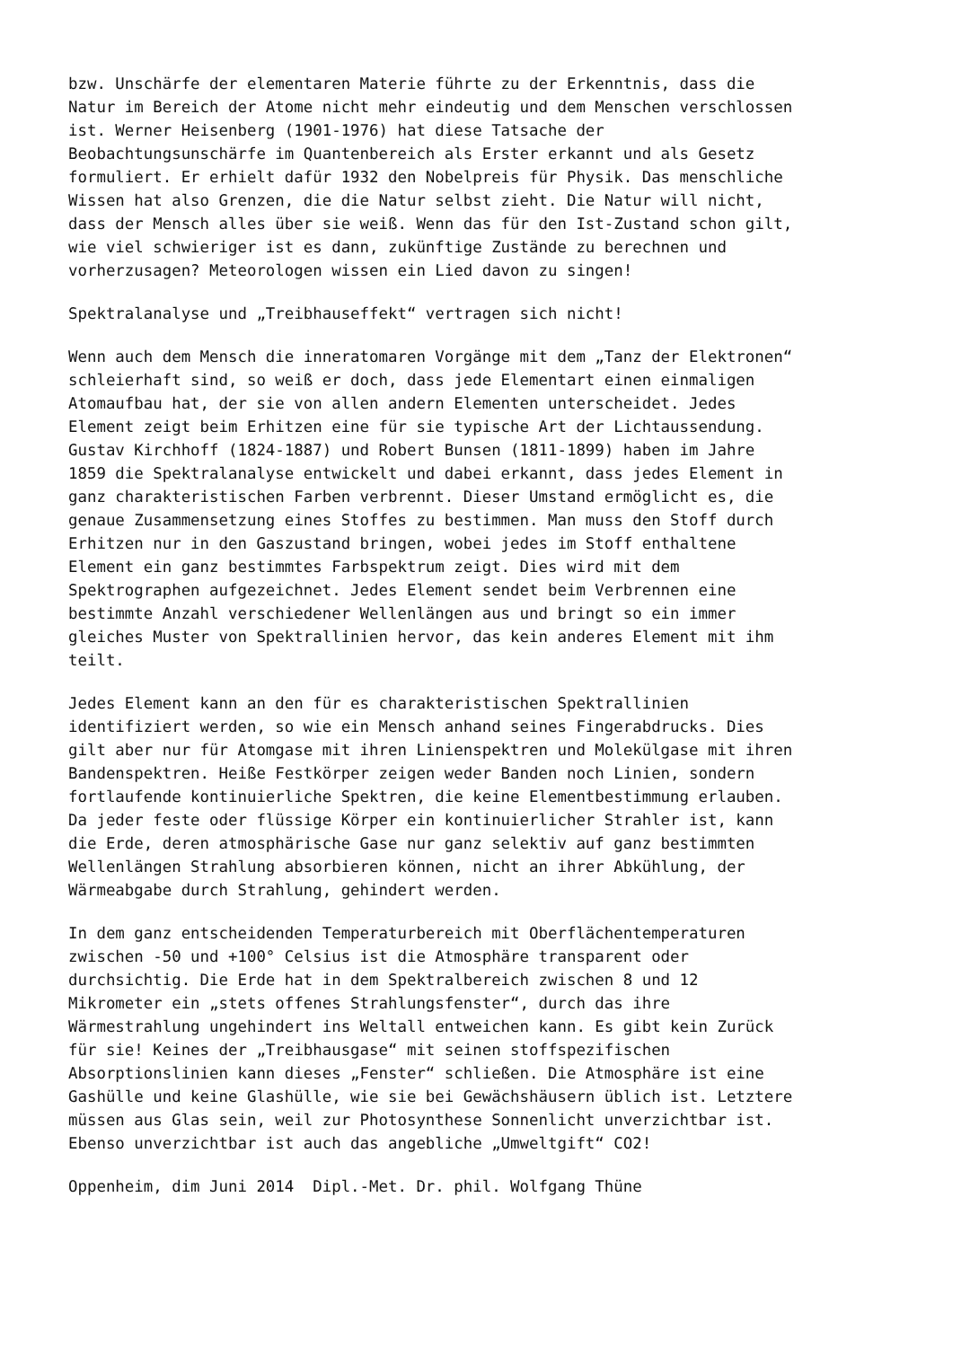bzw. Unschärfe der elementaren Materie führte zu der Erkenntnis, dass die Natur im Bereich der Atome nicht mehr eindeutig und dem Menschen verschlossen ist. Werner Heisenberg (1901-1976) hat diese Tatsache der Beobachtungsunschärfe im Quantenbereich als Erster erkannt und als Gesetz formuliert. Er erhielt dafür 1932 den Nobelpreis für Physik. Das menschliche Wissen hat also Grenzen, die die Natur selbst zieht. Die Natur will nicht, dass der Mensch alles über sie weiß. Wenn das für den Ist-Zustand schon gilt, wie viel schwieriger ist es dann, zukünftige Zustände zu berechnen und vorherzusagen? Meteorologen wissen ein Lied davon zu singen!
Spektralanalyse und „Treibhauseffekt“ vertragen sich nicht!
Wenn auch dem Mensch die inneratomaren Vorgänge mit dem „Tanz der Elektronen“ schleierhaft sind, so weiß er doch, dass jede Elementart einen einmaligen Atomaufbau hat, der sie von allen andern Elementen unterscheidet. Jedes Element zeigt beim Erhitzen eine für sie typische Art der Lichtaussendung. Gustav Kirchhoff (1824-1887) und Robert Bunsen (1811-1899) haben im Jahre 1859 die Spektralanalyse entwickelt und dabei erkannt, dass jedes Element in ganz charakteristischen Farben verbrennt. Dieser Umstand ermöglicht es, die genaue Zusammensetzung eines Stoffes zu bestimmen. Man muss den Stoff durch Erhitzen nur in den Gaszustand bringen, wobei jedes im Stoff enthaltene Element ein ganz bestimmtes Farbspektrum zeigt. Dies wird mit dem Spektrographen aufgezeichnet. Jedes Element sendet beim Verbrennen eine bestimmte Anzahl verschiedener Wellenlängen aus und bringt so ein immer gleiches Muster von Spektrallinien hervor, das kein anderes Element mit ihm teilt.
Jedes Element kann an den für es charakteristischen Spektrallinien identifiziert werden, so wie ein Mensch anhand seines Fingerabdrucks. Dies gilt aber nur für Atomgase mit ihren Linienspektren und Molekülgase mit ihren Bandenspektren. Heiße Festkörper zeigen weder Banden noch Linien, sondern fortlaufende kontinuierliche Spektren, die keine Elementbestimmung erlauben. Da jeder feste oder flüssige Körper ein kontinuierlicher Strahler ist, kann die Erde, deren atmosphärische Gase nur ganz selektiv auf ganz bestimmten Wellenlängen Strahlung absorbieren können, nicht an ihrer Abkühlung, der Wärmeabgabe durch Strahlung, gehindert werden.
In dem ganz entscheidenden Temperaturbereich mit Oberflächentemperaturen zwischen -50 und +100° Celsius ist die Atmosphäre transparent oder durchsichtig. Die Erde hat in dem Spektralbereich zwischen 8 und 12 Mikrometer ein „stets offenes Strahlungsfenster“, durch das ihre Wärmestrahlung ungehindert ins Weltall entweichen kann. Es gibt kein Zurück für sie! Keines der „Treibhausgase“ mit seinen stoffspezifischen Absorptionslinien kann dieses „Fenster“ schließen. Die Atmosphäre ist eine Gashülle und keine Glashülle, wie sie bei Gewächshäusern üblich ist. Letztere müssen aus Glas sein, weil zur Photosynthese Sonnenlicht unverzichtbar ist. Ebenso unverzichtbar ist auch das angebliche „Umweltgift“ CO2!
Oppenheim, dim Juni 2014 Dipl.-Met. Dr. phil. Wolfgang Thüne